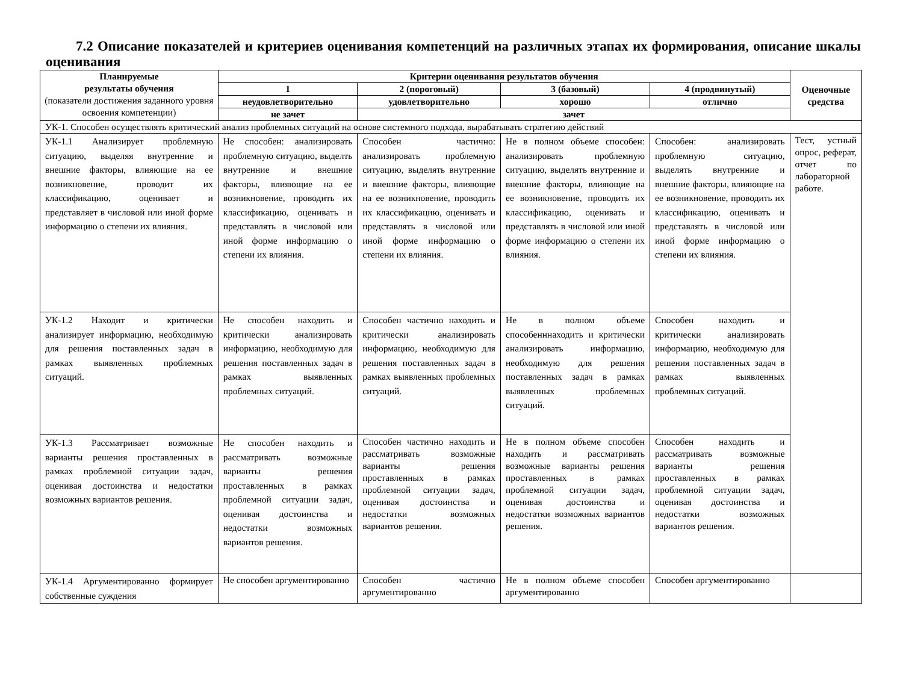7.2 Описание показателей и критериев оценивания компетенций на различных этапах их формирования, описание шкалы оценивания
| Планируемые результаты обучения (показатели достижения заданного уровня освоения компетенции) | Критерии оценивания результатов обучения | | | | Оценочные средства |
| --- | --- | --- | --- | --- | --- |
| | 1 | 2 (пороговый) | 3 (базовый) | 4 (продвинутый) | |
| | неудовлетворительно | удовлетворительно | хорошо | отлично | |
| | не зачет | зачет | | | |
| УК-1. Способен осуществлять критический анализ проблемных ситуаций на основе системного подхода, вырабатывать стратегию действий | | | | | |
| УК-1.1 Анализирует проблемную ситуацию, выделяя внутренние и внешние факторы, влияющие на ее возникновение, проводит их классификацию, оценивает и представляет в числовой или иной форме информацию о степени их влияния. | Не способен: анализировать проблемную ситуацию, выделть внутренние и внешние факторы, влияющие на ее возникновение, проводить их классификацию, оценивать и представлять в числовой или иной форме информацию о степени их влияния. | Способен частично: анализировать проблемную ситуацию, выделять внутренние и внешние факторы, влияющие на ее возникновение, проводить их классификацию, оценивать и представлять в числовой или иной форме информацию о степени их влияния. | Не в полном объеме способен: анализировать проблемную ситуацию, выделять внутренние и внешние факторы, влияющие на ее возникновение, проводить их классификацию, оценивать и представлять в числовой или иной форме информацию о степени их влияния. | Способен: анализировать проблемную ситуацию, выделять внутренние и внешние факторы, влияющие на ее возникновение, проводить их классификацию, оценивать и представлять в числовой или иной форме информацию о степени их влияния. | Тест, устный опрос, реферат, отчет по лабораторной работе. |
| УК-1.2 Находит и критически анализирует информацию, необходимую для решения поставленных задач в рамках выявленных проблемных ситуаций. | Не способен находить и критически анализировать информацию, необходимую для решения поставленных задач в рамках выявленных проблемных ситуаций. | Способен частично находить и критически анализировать информацию, необходимую для решения поставленных задач в рамках выявленных проблемных ситуаций. | Не в полном объеме способенннаходить и критически анализировать информацию, необходимую для решения поставленных задач в рамках выявленных проблемных ситуаций. | Способен находить и критически анализировать информацию, необходимую для решения поставленных задач в рамках выявленных проблемных ситуаций. | |
| УК-1.3 Рассматривает возможные варианты решения проставленных в рамках проблемной ситуации задач, оценивая достоинства и недостатки возможных вариантов решения. | Не способен находить и рассматривать возможные варианты решения проставленных в рамках проблемной ситуации задач, оценивая достоинства и недостатки возможных вариантов решения. | Способен частично находить и рассматривать возможные варианты решения проставленных в рамках проблемной ситуации задач, оценивая достоинства и недостатки возможных вариантов решения. | Не в полном объеме способен находить и рассматривать возможные варианты решения проставленных в рамках проблемной ситуации задач, оценивая достоинства и недостатки возможных вариантов решения. | Способен находить и рассматривать возможные варианты решения проставленных в рамках проблемной ситуации задач, оценивая достоинства и недостатки возможных вариантов решения. | |
| УК-1.4 Аргументированно формирует собственные суждения | Не способен аргументированно | Способен частично аргументированно | Не в полном объеме способен аргументированно | Способен аргументированно | |